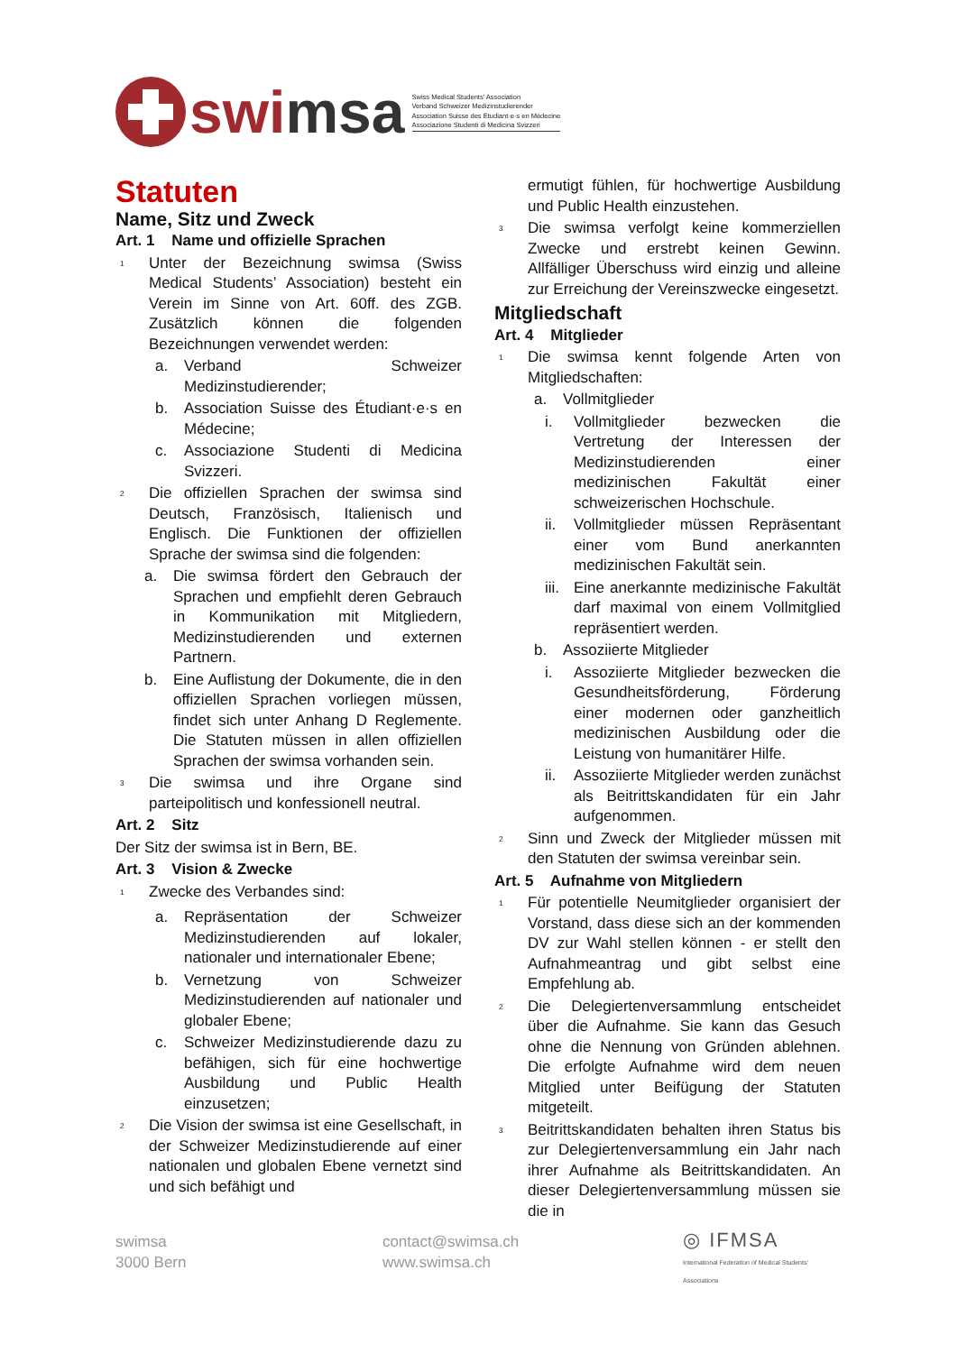swi msa
Swiss Medical Students’ Association
Verband Schweizer Medizinstudierender
Association Suisse des Etudiant·e·s en Médecine
Associazione Studenti di Medicina Svizzeri
Statuten
Name, Sitz und Zweck
Art. 1 Name und offizielle Sprachen
<sup>1</sup>
Unter der Bezeichnung swimsa (Swiss Medical Students’ Association) besteht ein Verein im Sinne von Art. 60ff. des ZGB. Zusätzlich können die folgenden Bezeichnungen verwendet werden:
a. Verband Schweizer Medizinstudierender;
b. Association Suisse des Étudiant·e·s en Médecine;
c. Associazione Studenti di Medicina Svizzeri.
<sup>2</sup>
Die offiziellen Sprachen der swimsa sind Deutsch, Französisch, Italienisch und Englisch. Die Funktionen der offiziellen Sprache der swimsa sind die folgenden:
a. Die swimsa fördert den Gebrauch der Sprachen und empfiehlt deren Gebrauch in Kommunikation mit Mitgliedern, Medizinstudierenden und externen Partnern.
b. Eine Auflistung der Dokumente, die in den offiziellen Sprachen vorliegen müssen, findet sich unter Anhang D Reglemente. Die Statuten müssen in allen offiziellen Sprachen der swimsa vorhanden sein.
<sup>3</sup>
Die swimsa und ihre Organe sind parteipolitisch und konfessionell neutral.
Art. 2 Sitz
Der Sitz der swimsa ist in Bern, BE.
Art. 3 Vision & Zwecke
<sup>1</sup>
Zwecke des Verbandes sind:
a. Repräsentation der Schweizer Medizinstudierenden auf lokaler, nationaler und internationaler Ebene;
b. Vernetzung von Schweizer Medizinstudierenden auf nationaler und globaler Ebene;
c. Schweizer Medizinstudierende dazu zu befähigen, sich für eine hochwertige Ausbildung und Public Health einzusetzen;
<sup>2</sup>
Die Vision der swimsa ist eine Gesellschaft, in der Schweizer Medizinstudierende auf einer nationalen und globalen Ebene vernetzt sind und sich befähigt und
ermutigt fühlen, für hochwertige Ausbildung und Public Health einzustehen.
<sup>3</sup>
Die swimsa verfolgt keine kommerziellen Zwecke und erstrebt keinen Gewinn. Allfälliger Überschuss wird einzig und alleine zur Erreichung der Vereinszwecke eingesetzt.
Mitgliedschaft
Art. 4 Mitglieder
<sup>1</sup>
Die swimsa kennt folgende Arten von Mitgliedschaften:
a. Vollmitglieder
i. Vollmitglieder bezwecken die Vertretung der Interessen der Medizinstudierenden einer medizinischen Fakultät einer schweizerischen Hochschule.
ii. Vollmitglieder müssen Repräsentant einer vom Bund anerkannten medizinischen Fakultät sein.
iii.
Eine anerkannte medizinische Fakultät darf maximal von einem Vollmitglied repräsentiert werden.
b. Assoziierte Mitglieder
i. Assoziierte Mitglieder bezwecken die Gesundheitsförderung, Förderung einer modernen oder ganzheitlich medizinischen Ausbildung oder die Leistung von humanitärer Hilfe.
ii. Assoziierte Mitglieder werden zunächst als Beitrittskandidaten für ein Jahr aufgenommen.
<sup>2</sup>
Sinn und Zweck der Mitglieder müssen mit den Statuten der swimsa vereinbar sein.
Art. 5 Aufnahme von Mitgliedern
<sup>1</sup>
Für potentielle Neumitglieder organisiert der Vorstand, dass diese sich an der kommenden DV zur Wahl stellen können - er stellt den Aufnahmeantrag und gibt selbst eine Empfehlung ab.
<sup>2</sup>
Die Delegiertenversammlung entscheidet über die Aufnahme. Sie kann das Gesuch ohne die Nennung von Gründen ablehnen. Die erfolgte Aufnahme wird dem neuen Mitglied unter Beifügung der Statuten mitgeteilt.
<sup>3</sup>
Beitrittskandidaten behalten ihren Status bis zur Delegiertenversammlung ein Jahr nach ihrer Aufnahme als Beitrittskandidaten. An dieser Delegiertenversammlung müssen sie die in
swimsa
3000 Bern
contact@swimsa.ch
www.swimsa.ch
◎ IFMSA
International Federation of Medical Students' Associations